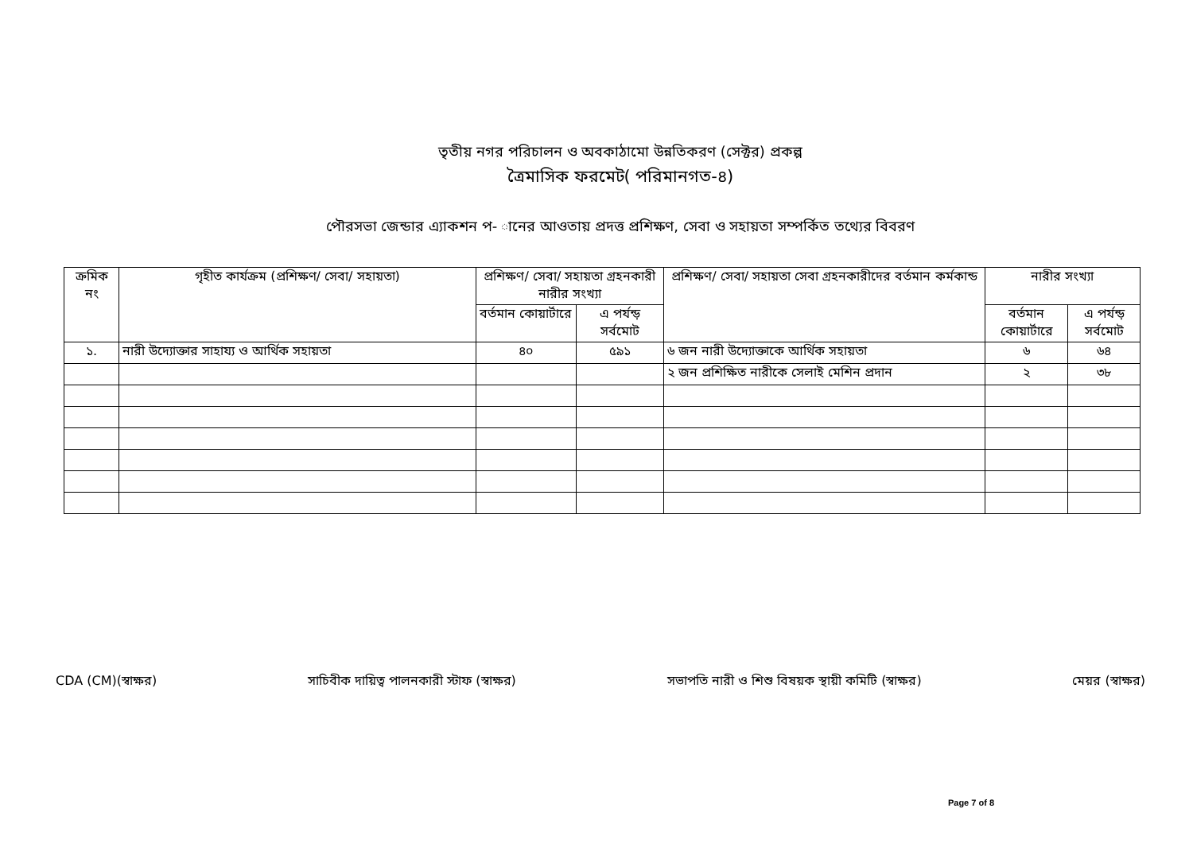তৃতীয় নগর পরিচালন ও অবকাঠামো উন্নতিকরণ (সেক্টর) প্রকল্প
ত্রৈমাসিক ফরমেট( পরিমানগত-৪)
পৌরসভা জেন্ডার এ্যাকশন প- ানের আওতায় প্রদত্ত প্রশিক্ষণ, সেবা ও সহায়তা সম্পর্কিত তথ্যের বিবরণ
| ক্রমিক নং | গৃহীত কার্যক্রম (প্রশিক্ষণ/ সেবা/ সহায়তা) | প্রশিক্ষণ/ সেবা/ সহায়তা গ্রহনকারী নারীর সংখ্যা | | প্রশিক্ষণ/ সেবা/ সহায়তা সেবা গ্রহনকারীদের বর্তমান কর্মকান্ড | নারীর সংখ্যা | |
| --- | --- | --- | --- | --- | --- | --- |
| | | বর্তমান কোয়ার্টারে | এ পর্যন্ড় সর্বমোট | | বর্তমান কোয়ার্টারে | এ পর্যন্ড় সর্বমোট |
| ১. | নারী উদ্যোক্তার সাহায্য ও আর্থিক সহায়তা | ৪০ | ৫৯১ | ৬ জন নারী উদ্যোক্তাকে আর্থিক সহায়তা | ৬ | ৬৪ |
| | | | | ২ জন প্রশিক্ষিত নারীকে সেলাই মেশিন প্রদান | ২ | ৩৮ |
CDA (CM)(স্বাক্ষর) সাচিবীক দায়িত্ব পালনকারী স্টাফ (স্বাক্ষর) সভাপতি নারী ও শিশু বিষয়ক স্থায়ী কমিটি (স্বাক্ষর) মেয়র (স্বাক্ষর)
Page 7 of 8